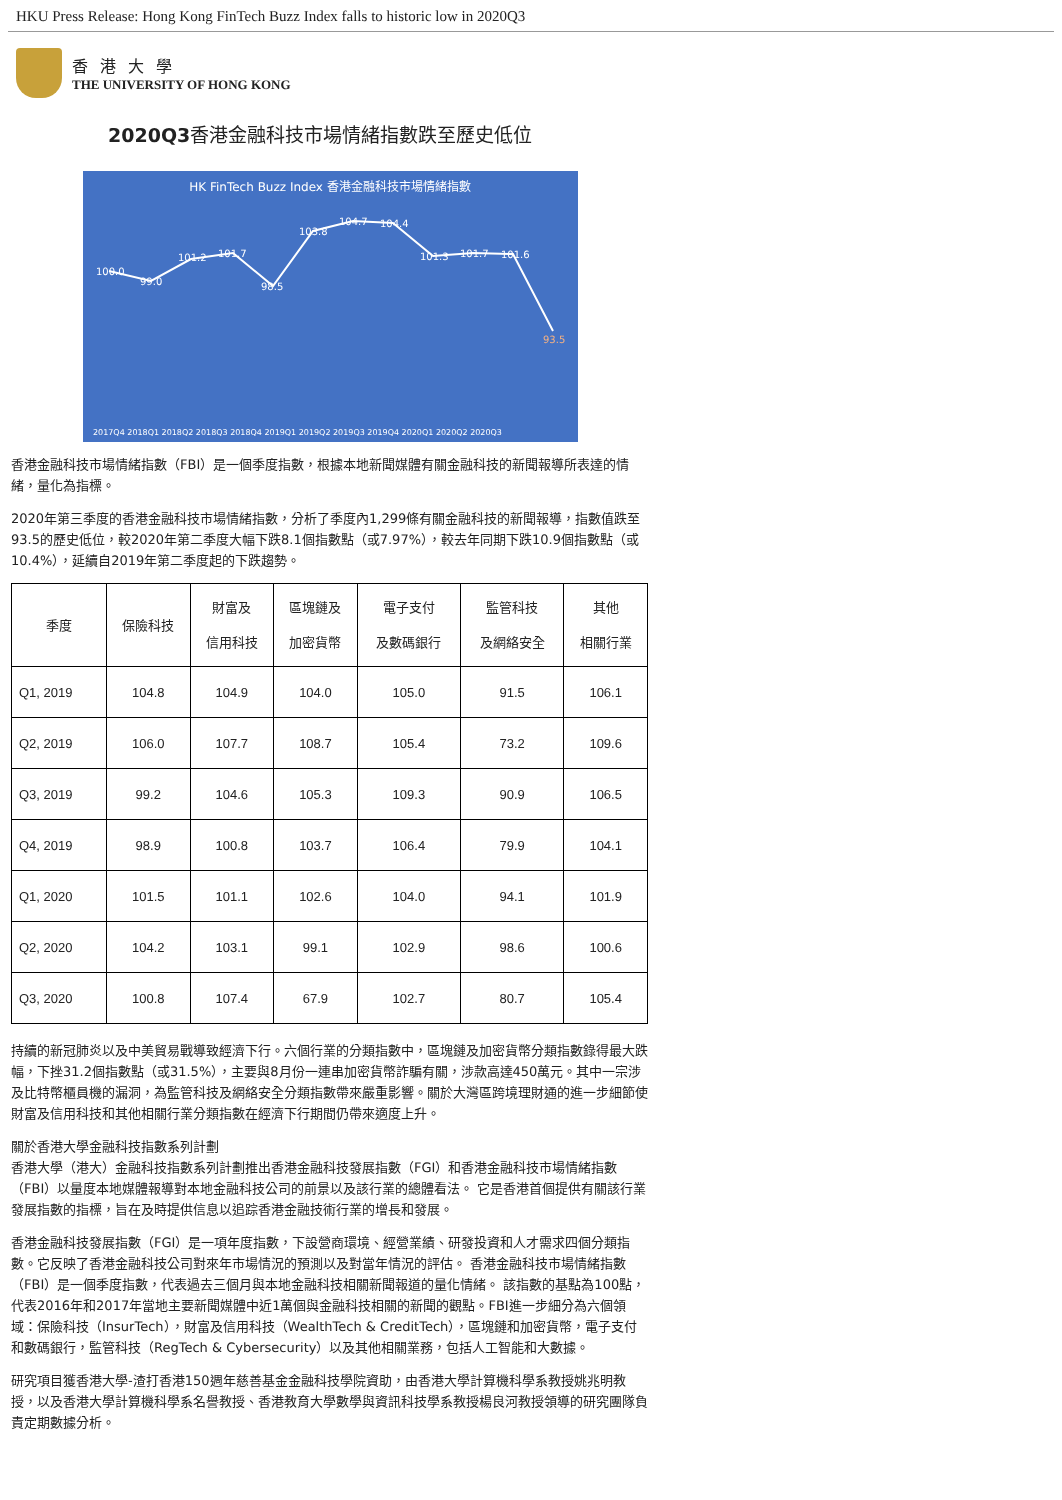HKU Press Release: Hong Kong FinTech Buzz Index falls to historic low in 2020Q3
香港大學
THE UNIVERSITY OF HONG KONG
2020Q3香港金融科技市場情緒指數跌至歷史低位
HK FinTech Buzz Index 香港金融科技市場情緒指數
100.0
99.0
101.2
101.7
98.5
103.8
104.7
104.4
101.3
101.7
101.6
93.5
2017Q4 2018Q1 2018Q2 2018Q3 2018Q4 2019Q1 2019Q2 2019Q3 2019Q4 2020Q1 2020Q2 2020Q3
香港金融科技市場情緒指數（FBI）是一個季度指數，根據本地新聞媒體有關金融科技的新聞報導所表達的情緒，量化為指標。
2020年第三季度的香港金融科技市場情緒指數，分析了季度內1,299條有關金融科技的新聞報導，指數值跌至93.5的歷史低位，較2020年第二季度大幅下跌8.1個指數點（或7.97%），較去年同期下跌10.9個指數點（或10.4%），延續自2019年第二季度起的下跌趨勢。
| 季度 | 保險科技 | 財富及 信用科技 | 區塊鏈及 加密貨幣 | 電子支付 及數碼銀行 | 監管科技 及網絡安全 | 其他 相關行業 |
| --- | --- | --- | --- | --- | --- | --- |
| Q1, 2019 | 104.8 | 104.9 | 104.0 | 105.0 | 91.5 | 106.1 |
| Q2, 2019 | 106.0 | 107.7 | 108.7 | 105.4 | 73.2 | 109.6 |
| Q3, 2019 | 99.2 | 104.6 | 105.3 | 109.3 | 90.9 | 106.5 |
| Q4, 2019 | 98.9 | 100.8 | 103.7 | 106.4 | 79.9 | 104.1 |
| Q1, 2020 | 101.5 | 101.1 | 102.6 | 104.0 | 94.1 | 101.9 |
| Q2, 2020 | 104.2 | 103.1 | 99.1 | 102.9 | 98.6 | 100.6 |
| Q3, 2020 | 100.8 | 107.4 | 67.9 | 102.7 | 80.7 | 105.4 |
持續的新冠肺炎以及中美貿易戰導致經濟下行。六個行業的分類指數中，區塊鏈及加密貨幣分類指數錄得最大跌幅，下挫31.2個指數點（或31.5%），主要與8月份一連串加密貨幣詐騙有關，涉款高達450萬元。其中一宗涉及比特幣櫃員機的漏洞，為監管科技及網絡安全分類指數帶來嚴重影響。關於大灣區跨境理財通的進一步細節使財富及信用科技和其他相關行業分類指數在經濟下行期間仍帶來適度上升。
關於香港大學金融科技指數系列計劃
香港大學（港大）金融科技指數系列計劃推出香港金融科技發展指數（FGI）和香港金融科技市場情緒指數（FBI）以量度本地媒體報導對本地金融科技公司的前景以及該行業的總體看法。 它是香港首個提供有關該行業發展指數的指標，旨在及時提供信息以追踪香港金融技術行業的增長和發展。
香港金融科技發展指數（FGI）是一項年度指數，下設營商環境、經營業績、研發投資和人才需求四個分類指數。它反映了香港金融科技公司對來年市場情況的預測以及對當年情況的評估。 香港金融科技市場情緒指數（FBI）是一個季度指數，代表過去三個月與本地金融科技相關新聞報道的量化情緒。 該指數的基點為100點，代表2016年和2017年當地主要新聞媒體中近1萬個與金融科技相關的新聞的觀點。FBI進一步細分為六個領域：保險科技（InsurTech），財富及信用科技（WealthTech & CreditTech），區塊鏈和加密貨幣，電子支付和數碼銀行，監管科技（RegTech & Cybersecurity）以及其他相關業務，包括人工智能和大數據。
研究項目獲香港大學-渣打香港150週年慈善基金金融科技學院資助，由香港大學計算機科學系教授姚兆明教授，以及香港大學計算機科學系名譽教授、香港教育大學數學與資訊科技學系教授楊良河教授領導的研究團隊負責定期數據分析。